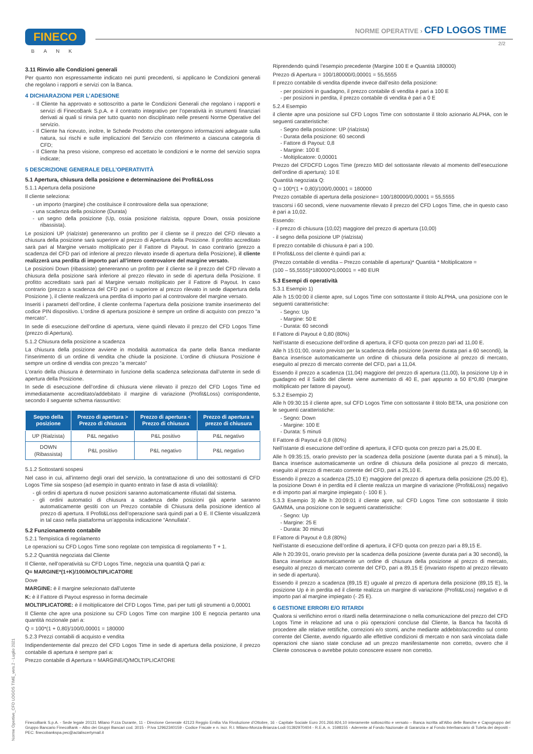FINECO
BANK
NORME OPERATIVE › CFD LOGOS TIME
2/2
3.11 Rinvio alle Condizioni generali
Per quanto non espressamente indicato nei punti precedenti, si applicano le Condizioni generali che regolano i rapporti e servizi con la Banca.
4 DICHIARAZIONI PER L’ADESIONE
- Il Cliente ha approvato e sottoscritto a parte le Condizioni Generali che regolano i rapporti e servizi di FinecoBank S.p.A. e il contratto integrativo per l’operatività in strumenti finanziari derivati ai quali si rinvia per tutto quanto non disciplinato nelle presenti Norme Operative del servizio.
- Il Cliente ha ricevuto, inoltre, le Schede Prodotto che contengono informazioni adeguate sulla natura, sui rischi e sulle implicazioni del Servizio con riferimento a ciascuna categoria di CFD;
- Il Cliente ha preso visione, compreso ed accettato le condizioni e le norme del servizio sopra indicate;
5 DESCRIZIONE GENERALE DELL’OPERATIVITÀ
5.1 Apertura, chiusura della posizione e determinazione dei Profit&Loss
5.1.1 Apertura della posizione
Il cliente seleziona:
- un importo (margine) che costituisce il controvalore della sua operazione;
- una scadenza della posizione (Durata)
- un segno della posizione (Up, ossia posizione rialzista, oppure Down, ossia posizione ribassista).
Le posizioni UP (rialziste) genereranno un profitto per il cliente se il prezzo del CFD rilevato a chiusura della posizione sarà superiore al prezzo di Apertura della Posizione. Il profitto accreditato sarà pari al Margine versato moltiplicato per il Fattore di Payout. In caso contrario (prezzo a scadenza del CFD pari od inferiore al prezzo rilevato insede di apertura della Posizione), il cliente realizzerà una perdita di importo pari all’intero controvalore del margine versato.
Le posizioni Down (ribassiste) genereranno un profitto per il cliente se il prezzo del CFD rilevato a chiusura della posizione sarà inferiore al prezzo rilevato in sede di apertura della Posizione. Il profitto accreditato sarà pari al Margine versato moltiplicato per il Fattore di Payout. In caso contrario (prezzo a scadenza del CFD pari o superiore al prezzo rilevato in sede diapertura della Posizione ), il cliente realizzerà una perdita di importo pari al controvalore del margine versato.
Inseriti i parametri dell’ordine, il cliente conferma l’apertura della posizione tramite inserimento del codice PIN dispositivo. L’ordine di apertura posizione è sempre un ordine di acquisto con prezzo “a mercato”.
In sede di esecuzione dell’ordine di apertura, viene quindi rilevato il prezzo del CFD Logos Time (prezzo di Apertura).
5.1.2 Chiusura della posizione a scadenza
La chiusura della posizione avviene in modalità automatica da parte della Banca mediante l’inserimento di un ordine di vendita che chiude la posizione. L’ordine di chiusura Posizione è sempre un ordine di vendita con prezzo “a mercato”
L’orario della chiusura è determinato in funzione della scadenza selezionata dall’utente in sede di apertura della Posizione.
In sede di esecuzione dell’ordine di chiusura viene rilevato il prezzo del CFD Logos Time ed immediatamente accreditato/addebitato il margine di variazione (Profit&Loss) corrispondente, secondo il seguente schema riassuntivo:
| Segno della posizione | Prezzo di apertura > Prezzo di chiusura | Prezzo di apertura < Prezzo di chiusura | Prezzo di apertura = prezzo di chiusura |
| --- | --- | --- | --- |
| UP (Rialzista) | P&L negativo | P&L positivo | P&L negativo |
| DOWN (Ribassista) | P&L positivo | P&L negativo | P&L negativo |
5.1.2 Sottostanti sospesi
Nel caso in cui, all’interno degli orari del servizio, la contrattazione di uno dei sottostanti di CFD Logos Time sia sospeso (ad esempio in quanto entrato in fase di asta di volatilità):
- gli ordini di apertura di nuove posizioni saranno automaticamente rifiutati dal sistema.
- gli ordini automatici di chiusura a scadenza delle posizioni già aperte saranno automaticamente gestiti con un Prezzo contabile di Chiusura della posizione identico al prezzo di apertura. Il Profit&Loss dell’operazione sarà quindi pari a 0 E. Il Cliente visualizzerà in tal caso nella piattaforma un’apposita indicazione “Annullata”.
5.2 Funzionamento contabile
5.2.1 Tempistica di regolamento
Le operazioni su CFD Logos Time sono regolate con tempistica di regolamento T + 1.
5.2.2 Quantità negoziata dal Cliente
Il Cliente, nell’operatività su CFD Logos Time, negozia una quantità Q pari a:
Q= MARGINE*(1+K)/100/MOLTIPLICATORE
Dove
MARGINE: è il margine selezionato dall’utente
K: è il Fattore di Payout espresso in forma decimale
MOLTIPLICATORE: è il moltiplicatore del CFD Logos Time, pari per tutti gli strumenti a 0,00001
Il Cliente che apre una posizione su CFD Logos Time con margine 100 E negozia pertanto una quantità nozionale pari a:
Q = 100*(1 + 0,80)/100/0,00001 = 180000
5.2.3 Prezzi contabili di acquisto e vendita
Indipendentemente dal prezzo del CFD Logos Time in sede di apertura della posizione, il prezzo contabile di apertura è sempre pari a:
Prezzo contabile di Apertura = MARGINE/Q/MOLTIPLICATORE
Riprendendo quindi l’esempio precedente (Margine 100 E e Quantità 180000)
Prezzo di Apertura = 100/180000/0,00001 = 55,5555
Il prezzo contabile di vendita dipende invece dall’esito della posizione:
- per posizioni in guadagno, il prezzo contabile di vendita è pari a 100 E
- per posizioni in perdita, il prezzo contabile di vendita è pari a 0 E
5.2.4 Esempio
il cliente apre una posizione sul CFD Logos Time con sottostante il titolo azionario ALPHA, con le seguenti caratteristiche:
- Segno della posizione: UP (rialzista)
- Durata della posizione: 60 secondi
- Fattore di Payout: 0,8
- Margine: 100 E
- Moltiplicatore: 0,00001
Prezzo del CFDCFD Logos Time (prezzo MID del sottostante rilevato al momento dell’esecuzione dell’ordine di apertura): 10 E
Quantità negoziata Q:
Q = 100*(1 + 0,80)/100/0,00001 = 180000
Prezzo contabile di apertura della posizione= 100/180000/0,00001 = 55,5555
trascorsi i 60 secondi, viene nuovamente rilevato il prezzo del CFD Logos Time, che in questo caso è pari a 10,02.
Essendo:
- il prezzo di chiusura (10,02) maggiore del prezzo di apertura (10,00)
- il segno della posizione UP (rialzista)
Il prezzo contabile di chiusura è pari a 100.
Il Profit&Loss del cliente è quindi pari a:
(Prezzo contabile di vendita – Prezzo contabile di apertura)* Quantità * Moltiplicatore =
(100 – 55,5555)*180000*0,00001 = +80 EUR
5.3 Esempi di operatività
5.3.1 Esempio 1)
Alle h 15:00:00 il cliente apre, sul Logos Time con sottostante il titolo ALPHA, una posizione con le seguenti caratteristiche:
- Segno: Up
- Margine: 50 E
- Durata: 60 secondi
Il Fattore di Payout è 0,80 (80%)
Nell’istante di esecuzione dell’ordine di apertura, il CFD quota con prezzo pari ad 11,00 E.
Alle h 15:01:00, orario previsto per la scadenza della posizione (avente durata pari a 60 secondi), la Banca inserisce automaticamente un ordine di chiusura della posizione al prezzo di mercato, eseguito al prezzo di mercato corrente del CFD, pari a 11,04.
Essendo il prezzo a scadenza (11,04) maggiore del prezzo di apertura (11,00), la posizione Up è in guadagno ed il Saldo del cliente viene aumentato di 40 E, pari appunto a 50 E*0,80 (margine moltiplicato per fattore di payout).
5.3.2 Esempio 2)
Alle h 09:30:15 il cliente apre, sul CFD Logos Time con sottostante il titolo BETA, una posizione con le seguenti caratteristiche:
- Segno: Down
- Margine: 100 E
- Durata: 5 minuti
Il Fattore di Payout è 0,8 (80%)
Nell’istante di esecuzione dell’ordine di apertura, il CFD quota con prezzo pari a 25,00 E.
Alle h 09:35:15, orario previsto per la scadenza della posizione (avente durata pari a 5 minuti), la Banca inserisce automaticamente un ordine di chiusura della posizione al prezzo di mercato, eseguito al prezzo di mercato corrente del CFD, pari a 25,10 E.
Essendo il prezzo a scadenza (25,10 E) maggiore del prezzo di apertura della posizione (25,00 E), la posizione Down è in perdita ed il cliente realizza un margine di variazione (Profit&Loss) negativo e di importo pari al margine impiegato (- 100 E ).
5.3.3 Esempio 3) Alle h 20:09:01 il cliente apre, sul CFD Logos Time con sottostante il titolo GAMMA, una posizione con le seguenti caratteristiche:
- Segno: Up
- Margine: 25 E
- Durata: 30 minuti
Il Fattore di Payout è 0,8 (80%)
Nell’istante di esecuzione dell’ordine di apertura, il CFD quota con prezzo pari a 89,15 E.
Alle h 20:39:01, orario previsto per la scadenza della posizione (avente durata pari a 30 secondi), la Banca inserisce automaticamente un ordine di chiusura della posizione al prezzo di mercato, eseguito al prezzo di mercato corrente del CFD, pari a 89,15 E (invariato rispetto al prezzo rilevato in sede di apertura).
Essendo il prezzo a scadenza (89,15 E) uguale al prezzo di apertura della posizione (89,15 E), la posizione Up è in perdita ed il cliente realizza un margine di variazione (Profit&Loss) negativo e di importo pari al margine impiegato (- 25 E).
6 GESTIONE ERRORI E/O RITARDI
Qualora si verifichino errori o ritardi nella determinazione o nella comunicazione del prezzo del CFD Logos Time in relazione ad una o più operazioni concluse dal Cliente, la Banca ha facoltà di procedere alle relative rettifiche, correzioni e/o storni, anche mediante addebito/accredito sul conto corrente del Cliente, avendo riguardo alle effettive condizioni di mercato e non sarà vincolata dalle operazioni che siano state concluse ad un prezzo manifestamente non corretto, ovvero che il Cliente conosceva o avrebbe potuto conoscere essere non corretto.
Norme Opertive_CFD LOGOS TIME_vers.2 - Luglio 2021
FinecoBank S.p.A. - Sede legale 20131 Milano P.zza Durante, 11 - Direzione Generale 42123 Reggio Emilia Via Rivoluzione d’Ottobre, 16 - Capitale Sociale Euro 201.266.924,10 interamente sottoscritto e versato – Banca iscritta all’Albo delle Banche e Capogruppo del Gruppo Bancario FinecoBank – Albo dei Gruppi Bancari cod. 3015 - P.Iva 12962340159 - Codice Fiscale e n. iscr. R.I. Milano-Monza-Brianza-Lodi 01392970404 - R.E.A. n. 1598155 - Aderente al Fondo Nazionale di Garanzia e al Fondo Interbancario di Tutela dei depositi - PEC: finecobankspa.pec@actaliscertymail.it